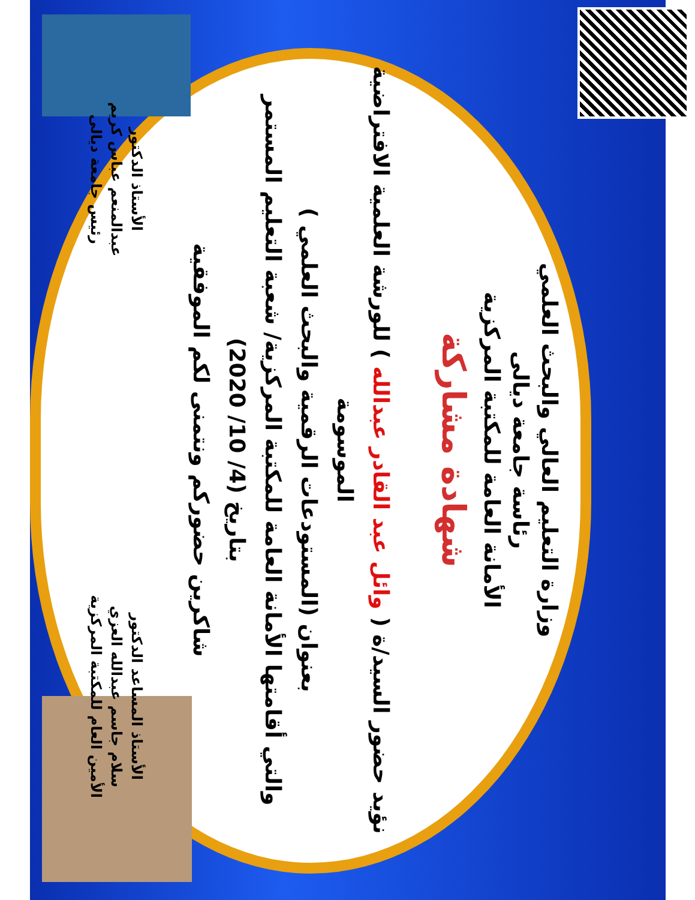وزارة التعليم العالي والبحث العلمي
رئاسة جامعة ديالى
الأمانة العامة للمكتبة المركزية
شهادة مشاركة
نؤيد حضور السيد/ة ( وائل عبد القادر عبدالله ) للورشة العلمية الافتراضية الموسومة
بعنوان (المستودعات الرقمية والبحث العلمي )
والتي أقامتها الأمانة العامة للمكتبة المركزية/ شعبة التعليم المستمر
بتاريخ (4/ 10/ 2020)
شاكرين حضوركم ونتمنى لكم الموفقية
الأستاذ المساعد الدكتور
سلام جاسم عبدالله العزي
الأمين العام للمكتبة المركزية
الأستاذ الدكتور
عبدالمنعم عباس كريم
رئيس جامعة ديالى